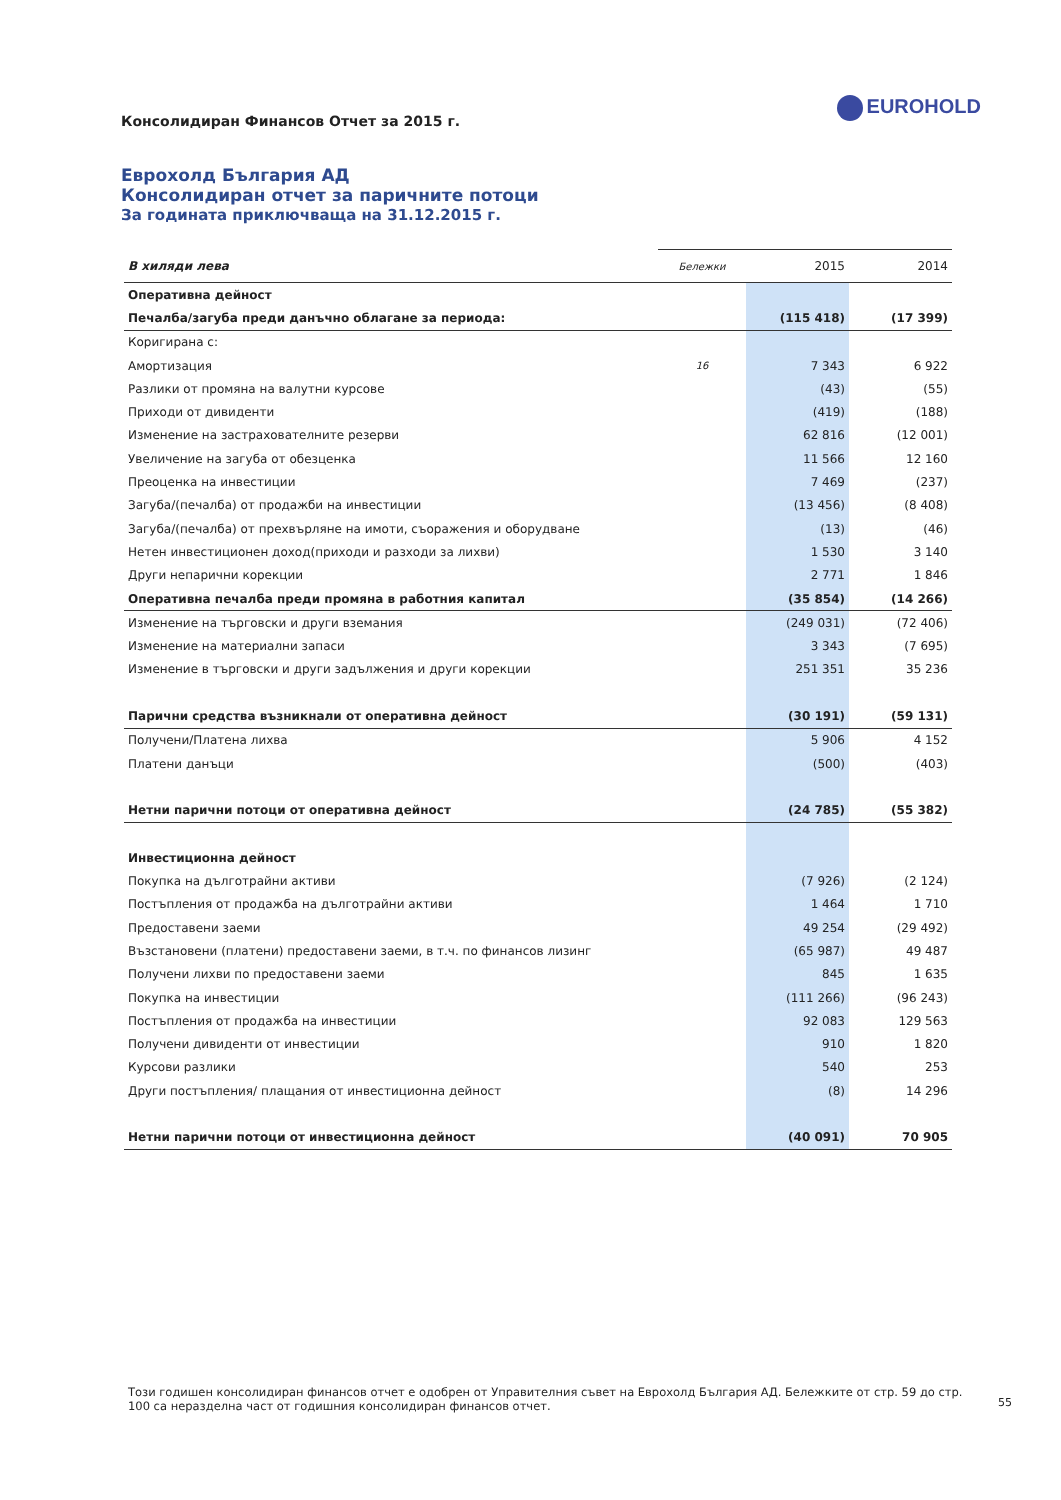Консолидиран Финансов Отчет за 2015 г.
EUROHOLD
Еврохолд България АД
Консолидиран отчет за паричните потоци
За годината приключваща на 31.12.2015 г.
| В хиляди лева | Бележки | 2015 | 2014 |
| --- | --- | --- | --- |
| Оперативна дейност | | | |
| Печалба/загуба преди данъчно облагане за периода: | | (115 418) | (17 399) |
| Коригирана с: | | | |
| Амортизация | 16 | 7 343 | 6 922 |
| Разлики от промяна на валутни курсове | | (43) | (55) |
| Приходи от дивиденти | | (419) | (188) |
| Изменение на застрахователните резерви | | 62 816 | (12 001) |
| Увеличение на загуба от обезценка | | 11 566 | 12 160 |
| Преоценка на инвестиции | | 7 469 | (237) |
| Загуба/(печалба) от продажби на инвестиции | | (13 456) | (8 408) |
| Загуба/(печалба) от прехвърляне на имоти, съоражения и оборудване | | (13) | (46) |
| Нетен инвестиционен доход(приходи и разходи за лихви) | | 1 530 | 3 140 |
| Други непарични корекции | | 2 771 | 1 846 |
| Оперативна печалба преди промяна в работния капитал | | (35 854) | (14 266) |
| Изменение на търговски и други вземания | | (249 031) | (72 406) |
| Изменение на материални запаси | | 3 343 | (7 695) |
| Изменение в търговски и други задължения и други корекции | | 251 351 | 35 236 |
| Парични средства възникнали от оперативна дейност | | (30 191) | (59 131) |
| Получени/Платена лихва | | 5 906 | 4 152 |
| Платени данъци | | (500) | (403) |
| Нетни парични потоци от оперативна дейност | | (24 785) | (55 382) |
| Инвестиционна дейност | | | |
| Покупка на дълготрайни активи | | (7 926) | (2 124) |
| Постъпления от продажба на дълготрайни активи | | 1 464 | 1 710 |
| Предоставени заеми | | 49 254 | (29 492) |
| Възстановени (платени) предоставени заеми, в т.ч. по финансов лизинг | | (65 987) | 49 487 |
| Получени лихви по предоставени заеми | | 845 | 1 635 |
| Покупка на инвестиции | | (111 266) | (96 243) |
| Постъпления от продажба на инвестиции | | 92 083 | 129 563 |
| Получени дивиденти от инвестиции | | 910 | 1 820 |
| Курсови разлики | | 540 | 253 |
| Други постъпления/ плащания от инвестиционна дейност | | (8) | 14 296 |
| Нетни парични потоци от инвестиционна дейност | | (40 091) | 70 905 |
Този годишен консолидиран финансов отчет е одобрен от Управителния съвет на Еврохолд България АД. Бележките от стр. 59 до стр. 100 са неразделна част от годишния консолидиран финансов отчет.
55